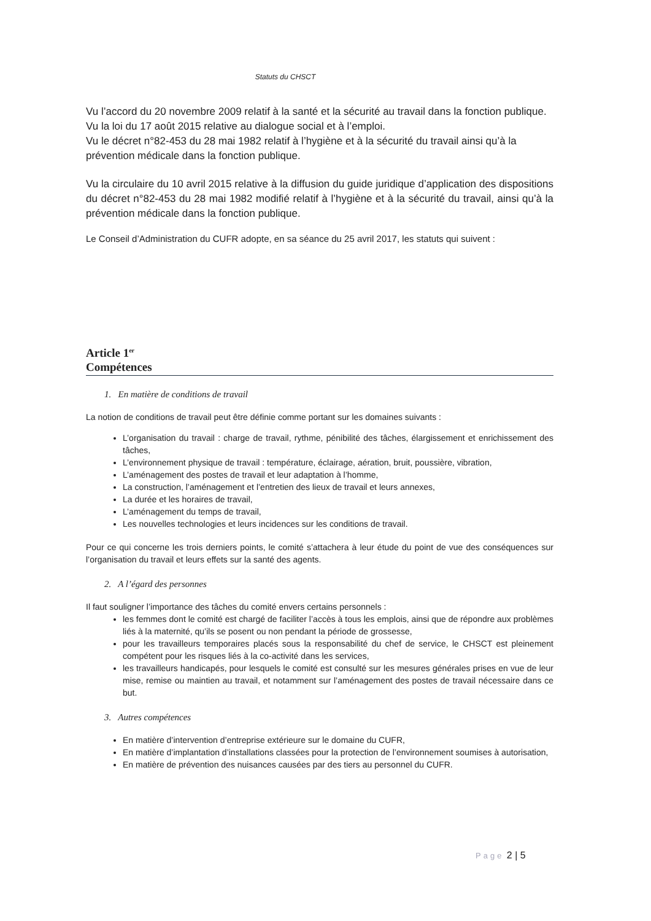Statuts du CHSCT
Vu l’accord du 20 novembre 2009 relatif à la santé et la sécurité au travail dans la fonction publique.
Vu la loi du 17 août 2015 relative au dialogue social et à l’emploi.
Vu le décret n°82-453 du 28 mai 1982 relatif à l’hygiène et à la sécurité du travail ainsi qu’à la prévention médicale dans la fonction publique.
Vu la circulaire du 10 avril 2015 relative à la diffusion du guide juridique d’application des dispositions du décret n°82-453 du 28 mai 1982 modifié relatif à l’hygiène et à la sécurité du travail, ainsi qu’à la prévention médicale dans la fonction publique.
Le Conseil d’Administration du CUFR adopte, en sa séance du 25 avril 2017, les statuts qui suivent :
Article 1<sup>er</sup>
Compétences
1. En matière de conditions de travail
La notion de conditions de travail peut être définie comme portant sur les domaines suivants :
L’organisation du travail : charge de travail, rythme, pénibilité des tâches, élargissement et enrichissement des tâches,
L’environnement physique de travail : température, éclairage, aération, bruit, poussière, vibration,
L’aménagement des postes de travail et leur adaptation à l’homme,
La construction, l’aménagement et l’entretien des lieux de travail et leurs annexes,
La durée et les horaires de travail,
L’aménagement du temps de travail,
Les nouvelles technologies et leurs incidences sur les conditions de travail.
Pour ce qui concerne les trois derniers points, le comité s’attachera à leur étude du point de vue des conséquences sur l’organisation du travail et leurs effets sur la santé des agents.
2. A l’égard des personnes
Il faut souligner l’importance des tâches du comité envers certains personnels :
les femmes dont le comité est chargé de faciliter l’accès à tous les emplois, ainsi que de répondre aux problèmes liés à la maternité, qu’ils se posent ou non pendant la période de grossesse,
pour les travailleurs temporaires placés sous la responsabilité du chef de service, le CHSCT est pleinement compétent pour les risques liés à la co-activité dans les services,
les travailleurs handicapés, pour lesquels le comité est consulté sur les mesures générales prises en vue de leur mise, remise ou maintien au travail, et notamment sur l’aménagement des postes de travail nécessaire dans ce but.
3. Autres compétences
En matière d’intervention d’entreprise extérieure sur le domaine du CUFR,
En matière d’implantation d’installations classées pour la protection de l’environnement soumises à autorisation,
En matière de prévention des nuisances causées par des tiers au personnel du CUFR.
Page 2 | 5